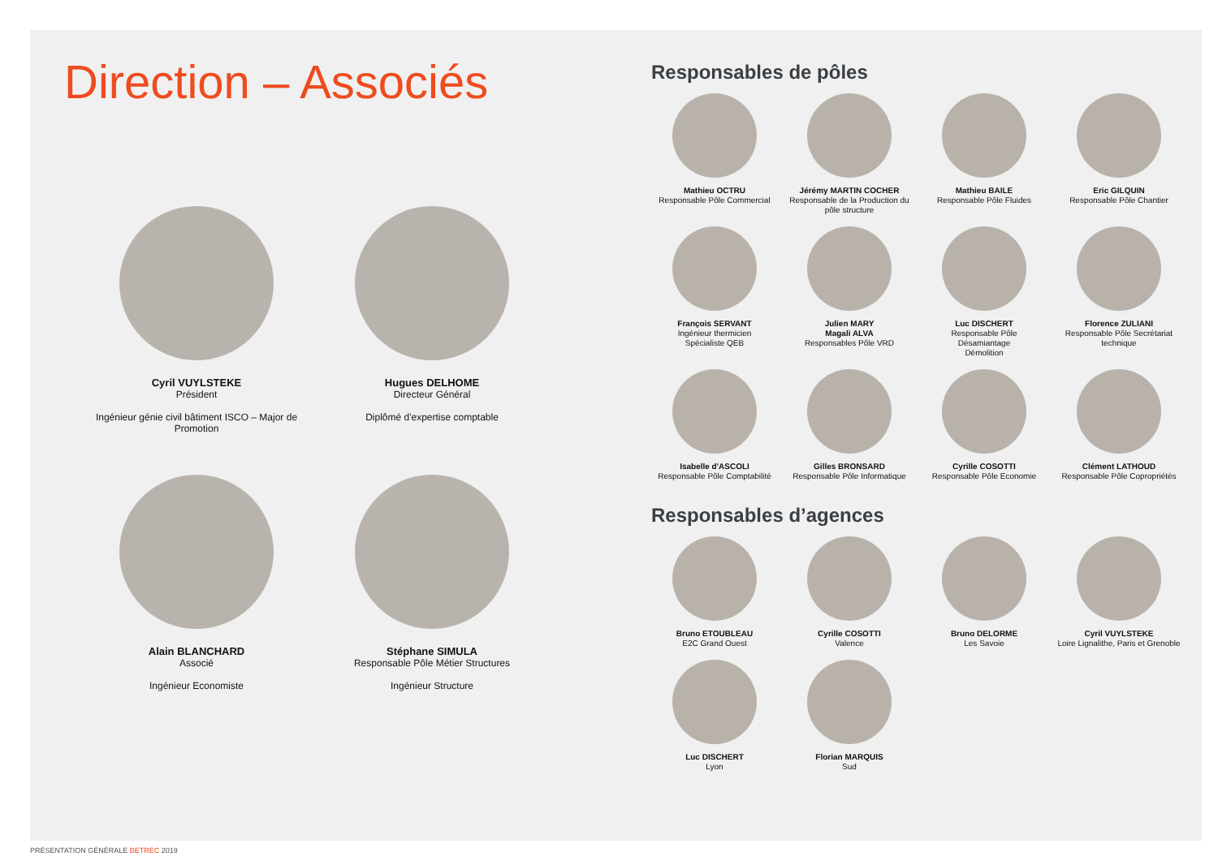Direction – Associés
Cyril VUYLSTEKE
Président
Ingénieur génie civil bâtiment ISCO – Major de Promotion
Hugues DELHOME
Directeur Général
Diplômé d'expertise comptable
Alain BLANCHARD
Associé
Ingénieur Economiste
Stéphane SIMULA
Responsable Pôle Métier Structures
Ingénieur Structure
Responsables de pôles
Mathieu OCTRU
Responsable Pôle Commercial
Jérémy MARTIN COCHER
Responsable de la Production du pôle structure
Mathieu BAILE
Responsable Pôle Fluides
Eric GILQUIN
Responsable Pôle Chantier
François SERVANT
Ingénieur thermicien
Spécialiste QEB
Julien MARY
Magali ALVA
Responsables Pôle VRD
Luc DISCHERT
Responsable Pôle
Désamiantage
Démolition
Florence ZULIANI
Responsable Pôle Secrétariat technique
Isabelle d'ASCOLI
Responsable Pôle Comptabilité
Gilles BRONSARD
Responsable Pôle Informatique
Cyrille COSOTTI
Responsable Pôle Economie
Clément LATHOUD
Responsable Pôle Copropriétés
Responsables d’agences
Bruno ETOUBLEAU
E2C Grand Ouest
Cyrille COSOTTI
Valence
Bruno DELORME
Les Savoie
Cyril VUYLSTEKE
Loire Lignalithe, Paris et Grenoble
Luc DISCHERT
Lyon
Florian MARQUIS
Sud
PRÉSENTATION GÉNÉRALE BETREC 2019